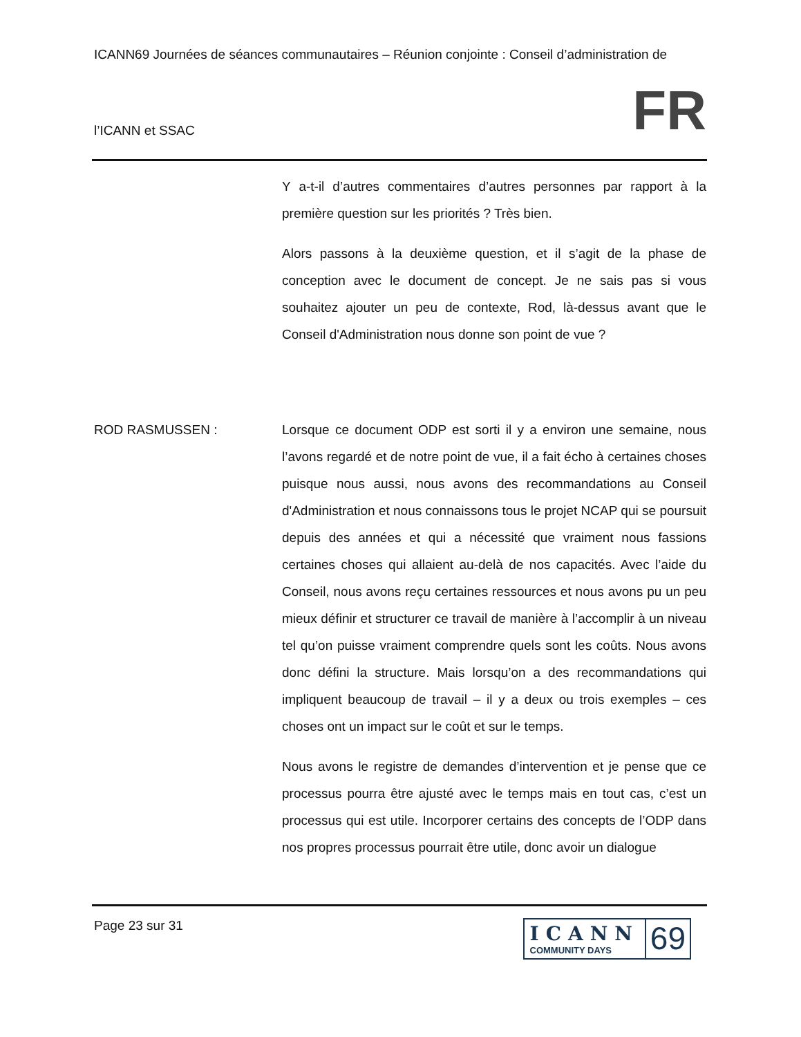ICANN69 Journées de séances communautaires – Réunion conjointe : Conseil d’administration de
l’ICANN et SSAC FR
Y a-t-il d’autres commentaires d’autres personnes par rapport à la première question sur les priorités ? Très bien.
Alors passons à la deuxième question, et il s’agit de la phase de conception avec le document de concept. Je ne sais pas si vous souhaitez ajouter un peu de contexte, Rod, là-dessus avant que le Conseil d'Administration nous donne son point de vue ?
ROD RASMUSSEN : Lorsque ce document ODP est sorti il y a environ une semaine, nous l’avons regardé et de notre point de vue, il a fait écho à certaines choses puisque nous aussi, nous avons des recommandations au Conseil d'Administration et nous connaissons tous le projet NCAP qui se poursuit depuis des années et qui a nécessité que vraiment nous fassions certaines choses qui allaient au-delà de nos capacités. Avec l’aide du Conseil, nous avons reçu certaines ressources et nous avons pu un peu mieux définir et structurer ce travail de manière à l’accomplir à un niveau tel qu’on puisse vraiment comprendre quels sont les coûts. Nous avons donc défini la structure. Mais lorsqu’on a des recommandations qui impliquent beaucoup de travail – il y a deux ou trois exemples – ces choses ont un impact sur le coût et sur le temps.
Nous avons le registre de demandes d’intervention et je pense que ce processus pourra être ajusté avec le temps mais en tout cas, c’est un processus qui est utile. Incorporer certains des concepts de l’ODP dans nos propres processus pourrait être utile, donc avoir un dialogue
Page 23 sur 31
ICANN
COMMUNITY DAYS
69